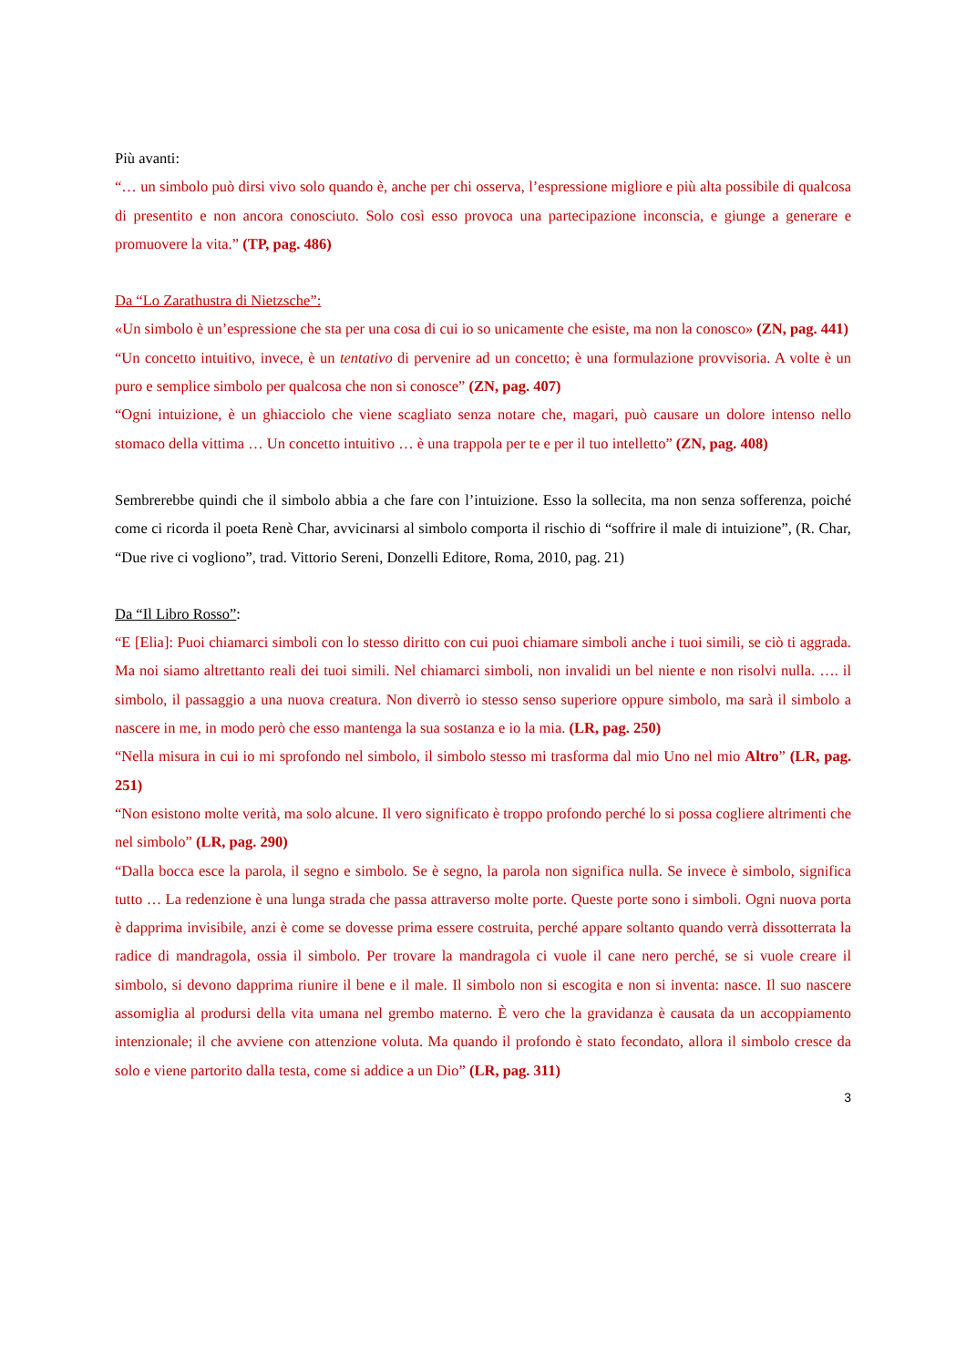Più avanti:
“… un simbolo può dirsi vivo solo quando è, anche per chi osserva, l’espressione migliore e più alta possibile di qualcosa di presentito e non ancora conosciuto. Solo così esso provoca una partecipazione inconscia, e giunge a generare e promuovere la vita.” (TP, pag. 486)
Da “Lo Zarathustra di Nietzsche”:
«Un simbolo è un’espressione che sta per una cosa di cui io so unicamente che esiste, ma non la conosco» (ZN, pag. 441)
“Un concetto intuitivo, invece, è un tentativo di pervenire ad un concetto; è una formulazione provvisoria. A volte è un puro e semplice simbolo per qualcosa che non si conosce” (ZN, pag. 407)
“Ogni intuizione, è un ghiacciolo che viene scagliato senza notare che, magari, può causare un dolore intenso nello stomaco della vittima … Un concetto intuitivo … è una trappola per te e per il tuo intelletto” (ZN, pag. 408)
Sembrerebbe quindi che il simbolo abbia a che fare con l’intuizione. Esso la sollecita, ma non senza sofferenza, poiché come ci ricorda il poeta Renè Char, avvicinarsi al simbolo comporta il rischio di “soffrire il male di intuizione”, (R. Char, “Due rive ci vogliono”, trad. Vittorio Sereni, Donzelli Editore, Roma, 2010, pag. 21)
Da “Il Libro Rosso”:
“E [Elia]: Puoi chiamarci simboli con lo stesso diritto con cui puoi chiamare simboli anche i tuoi simili, se ciò ti aggrada. Ma noi siamo altrettanto reali dei tuoi simili. Nel chiamarci simboli, non invalidi un bel niente e non risolvi nulla. …. il simbolo, il passaggio a una nuova creatura. Non diverrò io stesso senso superiore oppure simbolo, ma sarà il simbolo a nascere in me, in modo però che esso mantenga la sua sostanza e io la mia. (LR, pag. 250)
“Nella misura in cui io mi sprofondo nel simbolo, il simbolo stesso mi trasforma dal mio Uno nel mio Altro” (LR, pag. 251)
“Non esistono molte verità, ma solo alcune. Il vero significato è troppo profondo perché lo si possa cogliere altrimenti che nel simbolo” (LR, pag. 290)
“Dalla bocca esce la parola, il segno e simbolo. Se è segno, la parola non significa nulla. Se invece è simbolo, significa tutto … La redenzione è una lunga strada che passa attraverso molte porte. Queste porte sono i simboli. Ogni nuova porta è dapprima invisibile, anzi è come se dovesse prima essere costruita, perché appare soltanto quando verrà dissotterrata la radice di mandragola, ossia il simbolo. Per trovare la mandragola ci vuole il cane nero perché, se si vuole creare il simbolo, si devono dapprima riunire il bene e il male. Il simbolo non si escogita e non si inventa: nasce. Il suo nascere assomiglia al prodursi della vita umana nel grembo materno. È vero che la gravidanza è causata da un accoppiamento intenzionale; il che avviene con attenzione voluta. Ma quando il profondo è stato fecondato, allora il simbolo cresce da solo e viene partorito dalla testa, come si addice a un Dio” (LR, pag. 311)
3